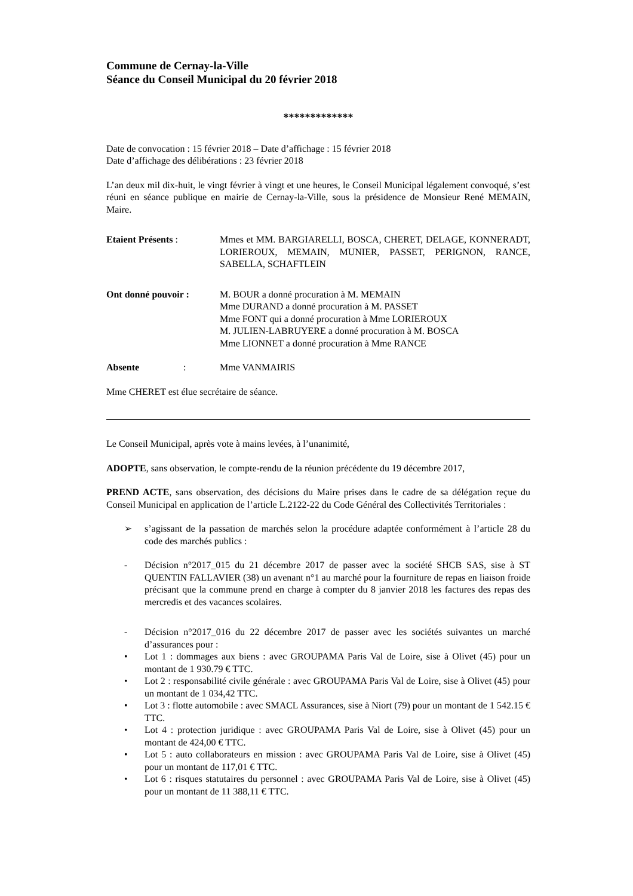Commune de Cernay-la-Ville
Séance du Conseil Municipal du 20 février 2018
*************
Date de convocation : 15 février 2018 – Date d’affichage : 15 février 2018
Date d’affichage des délibérations : 23 février 2018
L’an deux mil dix-huit, le vingt février à vingt et une heures, le Conseil Municipal légalement convoqué, s’est réuni en séance publique en mairie de Cernay-la-Ville, sous la présidence de Monsieur René MEMAIN, Maire.
Etaient Présents : Mmes et MM. BARGIARELLI, BOSCA, CHERET, DELAGE, KONNERADT, LORIEROUX, MEMAIN, MUNIER, PASSET, PERIGNON, RANCE, SABELLA, SCHAFTLEIN
Ont donné pouvoir : M. BOUR a donné procuration à M. MEMAIN
Mme DURAND a donné procuration à M. PASSET
Mme FONT qui a donné procuration à Mme LORIEROUX
M. JULIEN-LABRUYERE a donné procuration à M. BOSCA
Mme LIONNET a donné procuration à Mme RANCE
Absente : Mme VANMAIRIS
Mme CHERET est élue secrétaire de séance.
Le Conseil Municipal, après vote à mains levées, à l’unanimité,
ADOPTE, sans observation, le compte-rendu de la réunion précédente du 19 décembre 2017,
PREND ACTE, sans observation, des décisions du Maire prises dans le cadre de sa délégation reçue du Conseil Municipal en application de l’article L.2122-22 du Code Général des Collectivités Territoriales :
➢ s’agissant de la passation de marchés selon la procédure adaptée conformément à l’article 28 du code des marchés publics :
- Décision n°2017_015 du 21 décembre 2017 de passer avec la société SHCB SAS, sise à ST QUENTIN FALLAVIER (38) un avenant n°1 au marché pour la fourniture de repas en liaison froide précisant que la commune prend en charge à compter du 8 janvier 2018 les factures des repas des mercredis et des vacances scolaires.
- Décision n°2017_016 du 22 décembre 2017 de passer avec les sociétés suivantes un marché d’assurances pour :
• Lot 1 : dommages aux biens : avec GROUPAMA Paris Val de Loire, sise à Olivet (45) pour un montant de 1 930.79 € TTC.
• Lot 2 : responsabilité civile générale : avec GROUPAMA Paris Val de Loire, sise à Olivet (45) pour un montant de 1 034,42 TTC.
• Lot 3 : flotte automobile : avec SMACL Assurances, sise à Niort (79) pour un montant de 1 542.15 € TTC.
• Lot 4 : protection juridique : avec GROUPAMA Paris Val de Loire, sise à Olivet (45) pour un montant de 424,00 € TTC.
• Lot 5 : auto collaborateurs en mission : avec GROUPAMA Paris Val de Loire, sise à Olivet (45) pour un montant de 117,01 € TTC.
• Lot 6 : risques statutaires du personnel : avec GROUPAMA Paris Val de Loire, sise à Olivet (45) pour un montant de 11 388,11 € TTC.